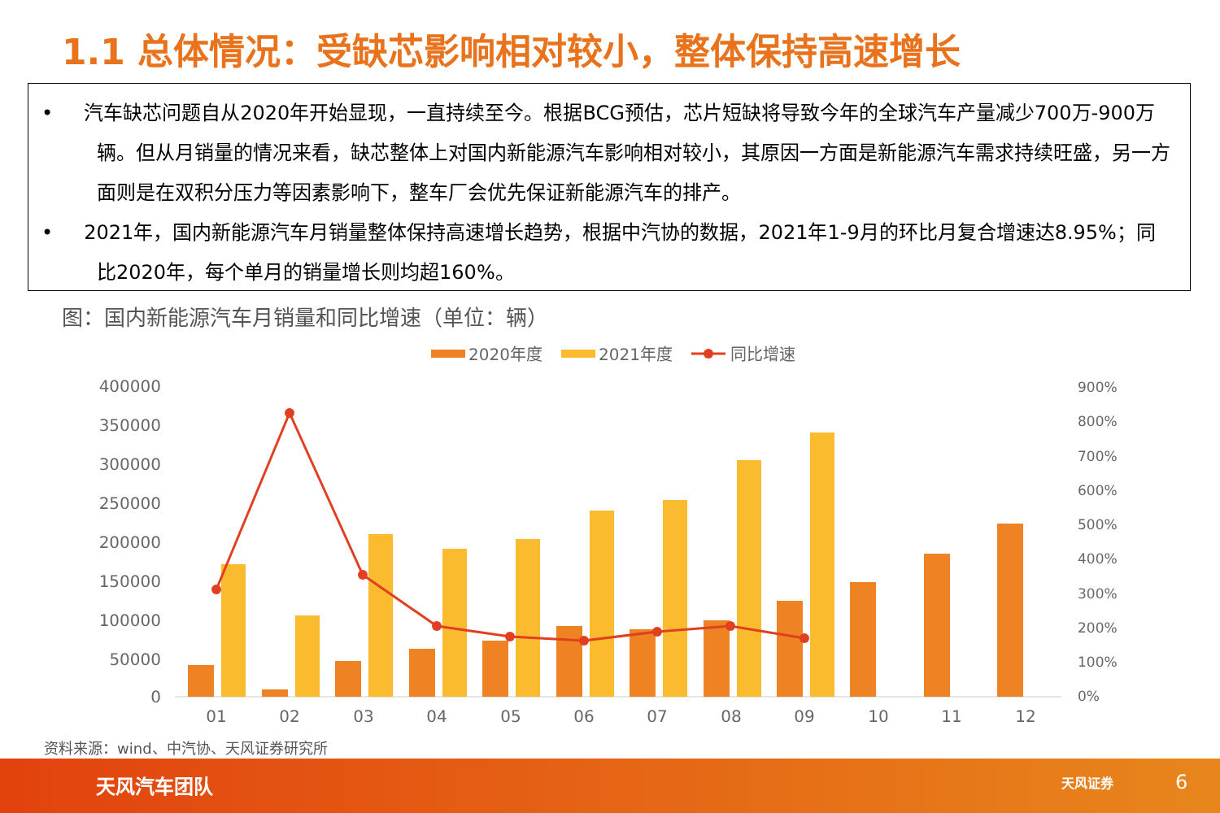1.1 总体情况：受缺芯影响相对较小，整体保持高速增长
• 汽车缺芯问题自从2020年开始显现，一直持续至今。根据BCG预估，芯片短缺将导致今年的全球汽车产量减少700万-900万辆。但从月销量的情况来看，缺芯整体上对国内新能源汽车影响相对较小，其原因一方面是新能源汽车需求持续旺盛，另一方面则是在双积分压力等因素影响下，整车厂会优先保证新能源汽车的排产。
• 2021年，国内新能源汽车月销量整体保持高速增长趋势，根据中汽协的数据，2021年1-9月的环比月复合增速达8.95%；同比2020年，每个单月的销量增长则均超160%。
图：国内新能源汽车月销量和同比增速（单位：辆）
2020年度
2021年度
同比增速
400000
350000
300000
250000
200000
150000
100000
50000
0
900%
800%
700%
600%
500%
400%
300%
200%
100%
0%
01
02
03
04
05
06
07
08
09
10
11
12
资料来源：wind、中汽协、天风证券研究所
天风汽车团队 天风证券 6